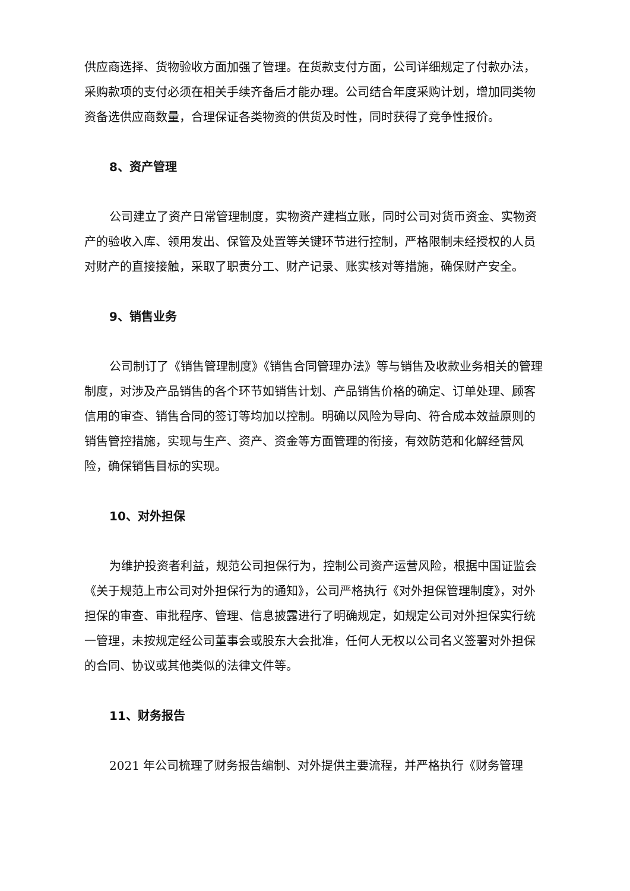供应商选择、货物验收方面加强了管理。在货款支付方面，公司详细规定了付款办法，采购款项的支付必须在相关手续齐备后才能办理。公司结合年度采购计划，增加同类物资备选供应商数量，合理保证各类物资的供货及时性，同时获得了竞争性报价。
8、资产管理
公司建立了资产日常管理制度，实物资产建档立账，同时公司对货币资金、实物资产的验收入库、领用发出、保管及处置等关键环节进行控制，严格限制未经授权的人员对财产的直接接触，采取了职责分工、财产记录、账实核对等措施，确保财产安全。
9、销售业务
公司制订了《销售管理制度》《销售合同管理办法》等与销售及收款业务相关的管理制度，对涉及产品销售的各个环节如销售计划、产品销售价格的确定、订单处理、顾客信用的审查、销售合同的签订等均加以控制。明确以风险为导向、符合成本效益原则的销售管控措施，实现与生产、资产、资金等方面管理的衔接，有效防范和化解经营风险，确保销售目标的实现。
10、对外担保
为维护投资者利益，规范公司担保行为，控制公司资产运营风险，根据中国证监会《关于规范上市公司对外担保行为的通知》，公司严格执行《对外担保管理制度》，对外担保的审查、审批程序、管理、信息披露进行了明确规定，如规定公司对外担保实行统一管理，未按规定经公司董事会或股东大会批准，任何人无权以公司名义签署对外担保的合同、协议或其他类似的法律文件等。
11、财务报告
2021 年公司梳理了财务报告编制、对外提供主要流程，并严格执行《财务管理